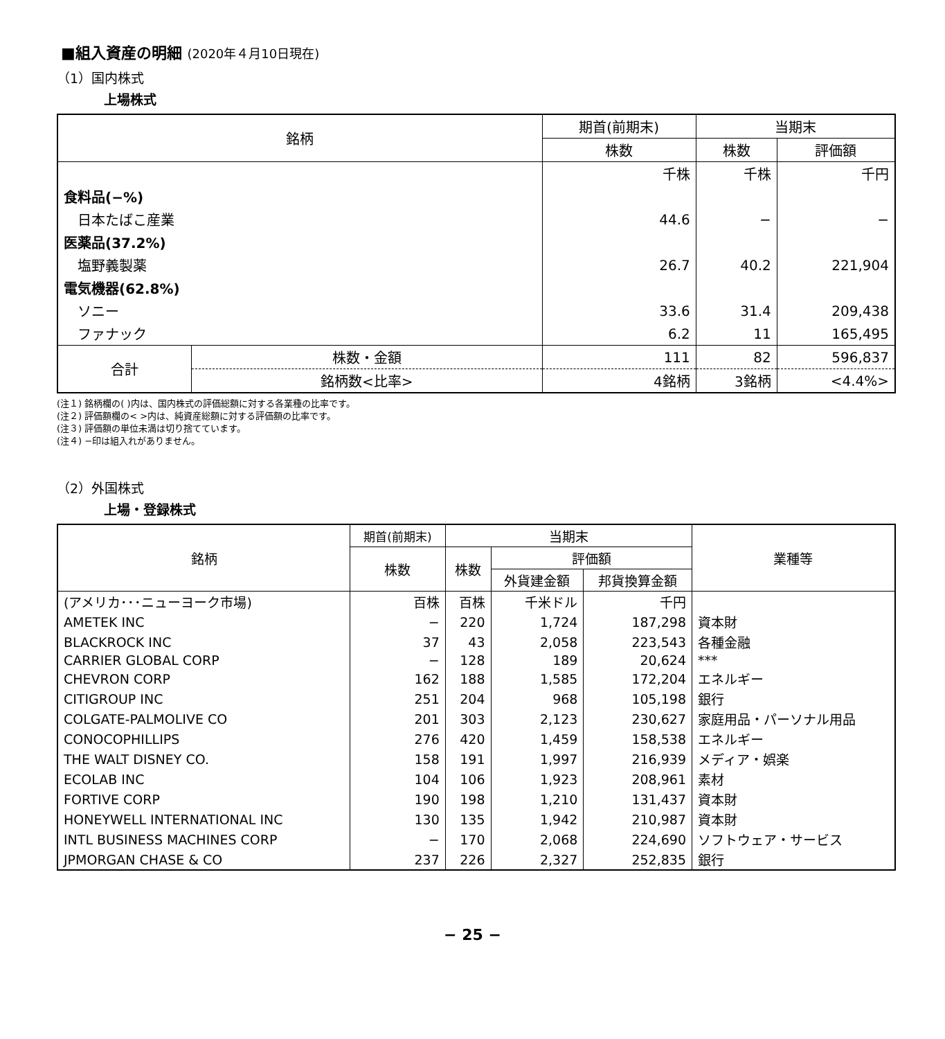■組入資産の明細 (2020年４月10日現在)
（1）国内株式
上場株式
| 銘柄 | | 期首(前期末) | 当期末 | |
| --- | --- | --- | --- | --- |
| | | 株数 | 株数 | 評価額 |
| | | 千株 | 千株 | 千円 |
| 食料品(−%) | | | | |
| 日本たばこ産業 | | 44.6 | − | − |
| 医薬品(37.2%) | | | | |
| 塩野義製薬 | | 26.7 | 40.2 | 221,904 |
| 電気機器(62.8%) | | | | |
| ソニー | | 33.6 | 31.4 | 209,438 |
| ファナック | | 6.2 | 11 | 165,495 |
| 合計 | 株数・金額 | 111 | 82 | 596,837 |
| | 銘柄数<比率> | 4銘柄 | 3銘柄 | <4.4%> |
(注１) 銘柄欄の( )内は、国内株式の評価総額に対する各業種の比率です。
(注２) 評価額欄の< >内は、純資産総額に対する評価額の比率です。
(注３) 評価額の単位未満は切り捨てています。
(注４) −印は組入れがありません。
（2）外国株式
上場・登録株式
| 銘柄 | 期首(前期末) | 当期末 | | | 業種等 |
| --- | --- | --- | --- | --- | --- |
| | 株数 | 株数 | 評価額 | | |
| | | | 外貨建金額 | 邦貨換算金額 | |
| (アメリカ･･･ニューヨーク市場) | 百株 | 百株 | 千米ドル | 千円 | |
| AMETEK INC | − | 220 | 1,724 | 187,298 | 資本財 |
| BLACKROCK INC | 37 | 43 | 2,058 | 223,543 | 各種金融 |
| CARRIER GLOBAL CORP | − | 128 | 189 | 20,624 | *** |
| CHEVRON CORP | 162 | 188 | 1,585 | 172,204 | エネルギー |
| CITIGROUP INC | 251 | 204 | 968 | 105,198 | 銀行 |
| COLGATE-PALMOLIVE CO | 201 | 303 | 2,123 | 230,627 | 家庭用品・パーソナル用品 |
| CONOCOPHILLIPS | 276 | 420 | 1,459 | 158,538 | エネルギー |
| THE WALT DISNEY CO. | 158 | 191 | 1,997 | 216,939 | メディア・娯楽 |
| ECOLAB INC | 104 | 106 | 1,923 | 208,961 | 素材 |
| FORTIVE CORP | 190 | 198 | 1,210 | 131,437 | 資本財 |
| HONEYWELL INTERNATIONAL INC | 130 | 135 | 1,942 | 210,987 | 資本財 |
| INTL BUSINESS MACHINES CORP | − | 170 | 2,068 | 224,690 | ソフトウェア・サービス |
| JPMORGAN CHASE & CO | 237 | 226 | 2,327 | 252,835 | 銀行 |
− 25 −